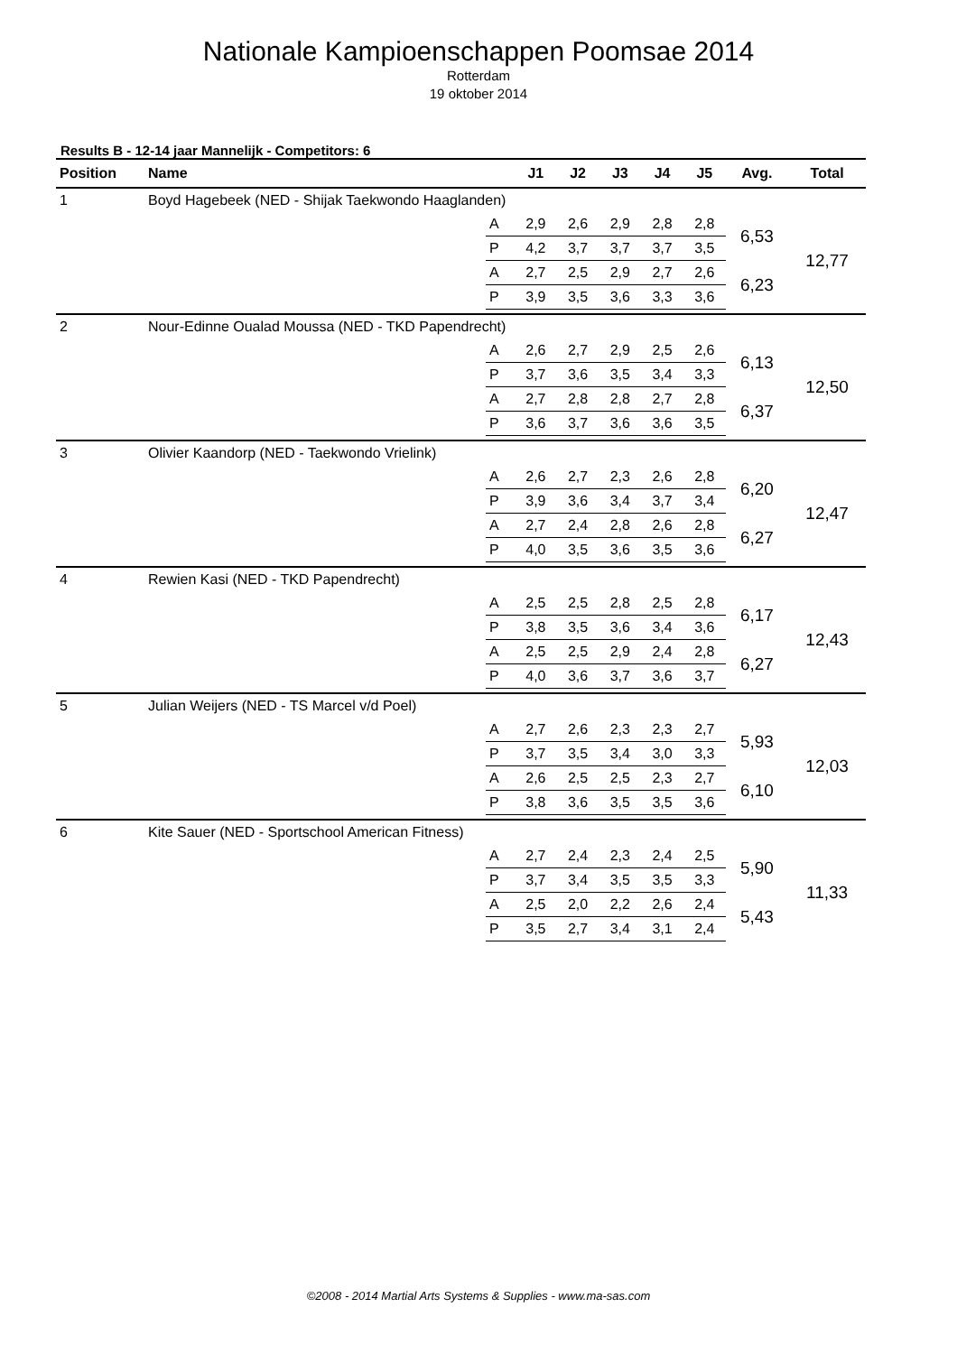Nationale Kampioenschappen Poomsae 2014
Rotterdam
19 oktober 2014
Results B - 12-14 jaar Mannelijk - Competitors: 6
| Position | Name | | J1 | J2 | J3 | J4 | J5 | Avg. | Total |
| --- | --- | --- | --- | --- | --- | --- | --- | --- | --- |
| 1 | Boyd Hagebeek (NED - Shijak Taekwondo Haaglanden) | | | | | | | | |
| | | A | 2,9 | 2,6 | 2,9 | 2,8 | 2,8 | 6,53 | 12,77 |
| | | P | 4,2 | 3,7 | 3,7 | 3,7 | 3,5 | | |
| | | A | 2,7 | 2,5 | 2,9 | 2,7 | 2,6 | 6,23 | |
| | | P | 3,9 | 3,5 | 3,6 | 3,3 | 3,6 | | |
| 2 | Nour-Edinne Oualad Moussa (NED - TKD Papendrecht) | | | | | | | | |
| | | A | 2,6 | 2,7 | 2,9 | 2,5 | 2,6 | 6,13 | 12,50 |
| | | P | 3,7 | 3,6 | 3,5 | 3,4 | 3,3 | | |
| | | A | 2,7 | 2,8 | 2,8 | 2,7 | 2,8 | 6,37 | |
| | | P | 3,6 | 3,7 | 3,6 | 3,6 | 3,5 | | |
| 3 | Olivier Kaandorp (NED - Taekwondo Vrielink) | | | | | | | | |
| | | A | 2,6 | 2,7 | 2,3 | 2,6 | 2,8 | 6,20 | 12,47 |
| | | P | 3,9 | 3,6 | 3,4 | 3,7 | 3,4 | | |
| | | A | 2,7 | 2,4 | 2,8 | 2,6 | 2,8 | 6,27 | |
| | | P | 4,0 | 3,5 | 3,6 | 3,5 | 3,6 | | |
| 4 | Rewien Kasi (NED - TKD Papendrecht) | | | | | | | | |
| | | A | 2,5 | 2,5 | 2,8 | 2,5 | 2,8 | 6,17 | 12,43 |
| | | P | 3,8 | 3,5 | 3,6 | 3,4 | 3,6 | | |
| | | A | 2,5 | 2,5 | 2,9 | 2,4 | 2,8 | 6,27 | |
| | | P | 4,0 | 3,6 | 3,7 | 3,6 | 3,7 | | |
| 5 | Julian Weijers (NED - TS Marcel v/d Poel) | | | | | | | | |
| | | A | 2,7 | 2,6 | 2,3 | 2,3 | 2,7 | 5,93 | 12,03 |
| | | P | 3,7 | 3,5 | 3,4 | 3,0 | 3,3 | | |
| | | A | 2,6 | 2,5 | 2,5 | 2,3 | 2,7 | 6,10 | |
| | | P | 3,8 | 3,6 | 3,5 | 3,5 | 3,6 | | |
| 6 | Kite Sauer (NED - Sportschool American Fitness) | | | | | | | | |
| | | A | 2,7 | 2,4 | 2,3 | 2,4 | 2,5 | 5,90 | 11,33 |
| | | P | 3,7 | 3,4 | 3,5 | 3,5 | 3,3 | | |
| | | A | 2,5 | 2,0 | 2,2 | 2,6 | 2,4 | 5,43 | |
| | | P | 3,5 | 2,7 | 3,4 | 3,1 | 2,4 | | |
©2008 - 2014 Martial Arts Systems & Supplies - www.ma-sas.com